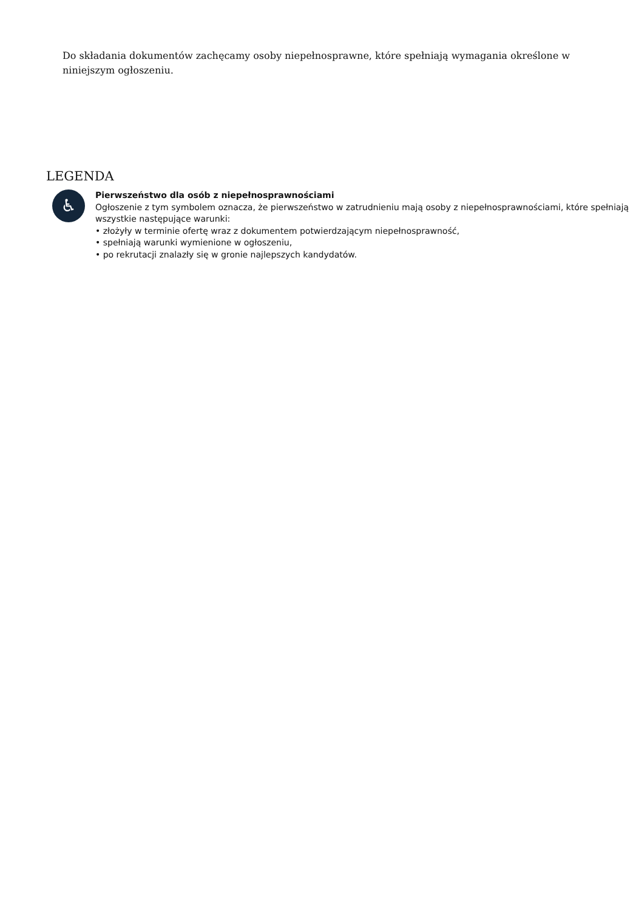Do składania dokumentów zachęcamy osoby niepełnosprawne, które spełniają wymagania określone w niniejszym ogłoszeniu.
LEGENDA
♿
Pierwszeństwo dla osób z niepełnosprawnościami
Ogłoszenie z tym symbolem oznacza, że pierwszeństwo w zatrudnieniu mają osoby z niepełnosprawnościami, które spełniają wszystkie następujące warunki:
• złożyły w terminie ofertę wraz z dokumentem potwierdzającym niepełnosprawność,
• spełniają warunki wymienione w ogłoszeniu,
• po rekrutacji znalazły się w gronie najlepszych kandydatów.